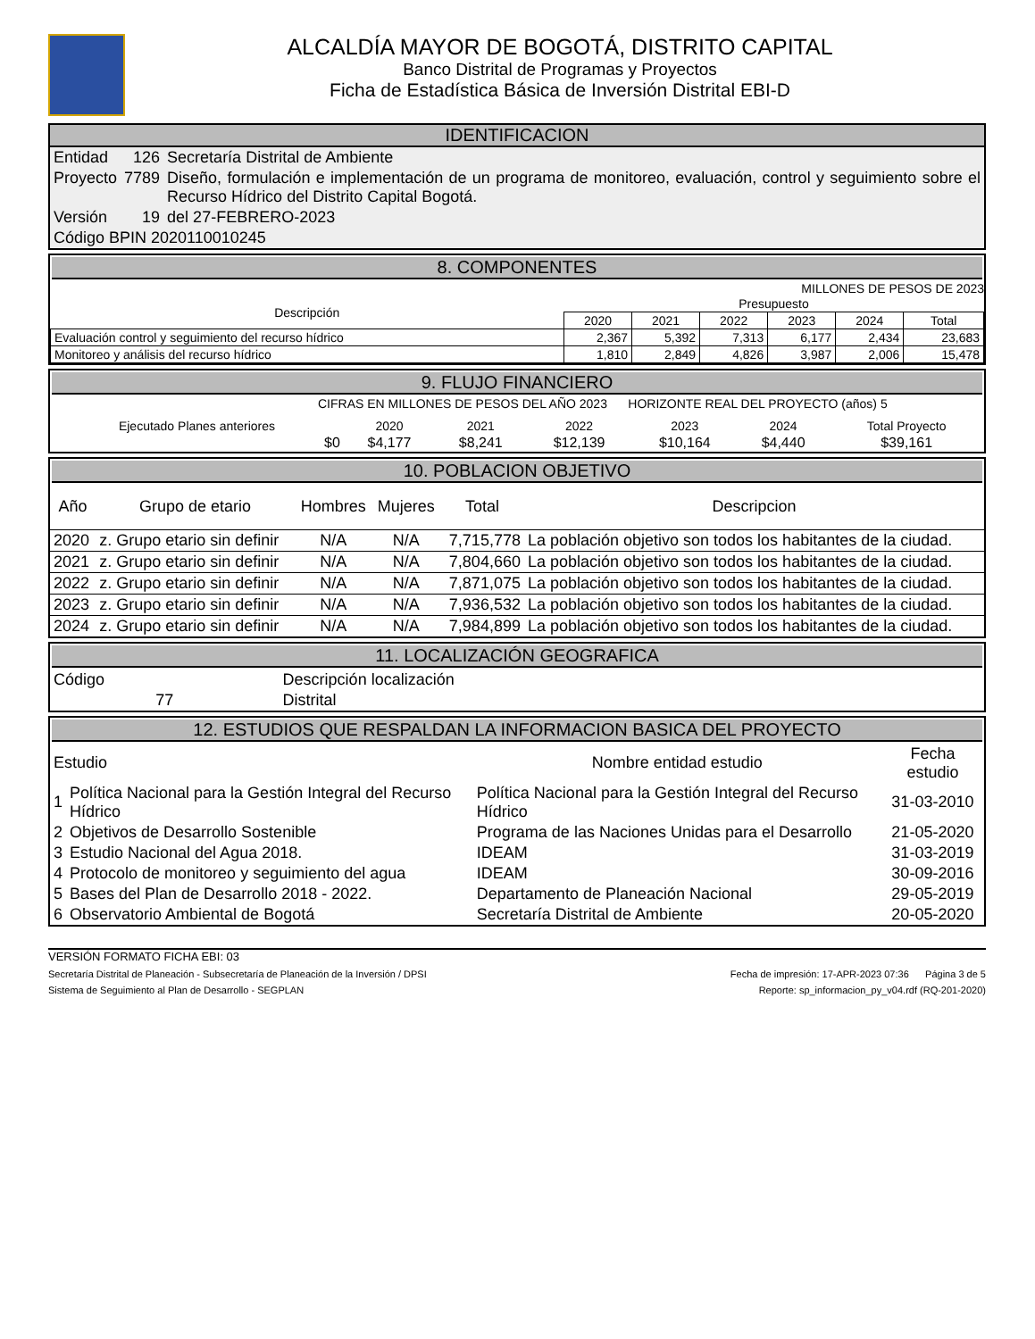ALCALDÍA MAYOR DE BOGOTÁ, DISTRITO CAPITAL
Banco Distrital de Programas y Proyectos
Ficha de Estadística Básica de Inversión Distrital EBI-D
IDENTIFICACION
| Entidad | 126 | Secretaría Distrital de Ambiente |
| Proyecto | 7789 | Diseño, formulación e implementación de un programa de monitoreo, evaluación, control y seguimiento sobre el Recurso Hídrico del Distrito Capital Bogotá. |
| Versión | 19 | del 27-FEBRERO-2023 |
| Código BPIN 2020110010245 | | |
8. COMPONENTES
MILLONES DE PESOS DE 2023
| Descripción | Presupuesto | | | | | |
| --- | --- | --- | --- | --- | --- | --- |
| | 2020 | 2021 | 2022 | 2023 | 2024 | Total |
| Evaluación control y seguimiento del recurso hídrico | 2,367 | 5,392 | 7,313 | 6,177 | 2,434 | 23,683 |
| Monitoreo y análisis del recurso hídrico | 1,810 | 2,849 | 4,826 | 3,987 | 2,006 | 15,478 |
9. FLUJO FINANCIERO
CIFRAS EN MILLONES DE PESOS DEL AÑO 2023 HORIZONTE REAL DEL PROYECTO (años) 5
| Ejecutado Planes anteriores | 2020 | 2021 | 2022 | 2023 | 2024 | Total Proyecto |
| $0 | $4,177 | $8,241 | $12,139 | $10,164 | $4,440 | $39,161 |
10. POBLACION OBJETIVO
| Año | Grupo de etario | Hombres | Mujeres | Total | Descripcion |
| --- | --- | --- | --- | --- | --- |
| 2020 | z. Grupo etario sin definir | N/A | N/A | 7,715,778 | La población objetivo son todos los habitantes de la ciudad. |
| 2021 | z. Grupo etario sin definir | N/A | N/A | 7,804,660 | La población objetivo son todos los habitantes de la ciudad. |
| 2022 | z. Grupo etario sin definir | N/A | N/A | 7,871,075 | La población objetivo son todos los habitantes de la ciudad. |
| 2023 | z. Grupo etario sin definir | N/A | N/A | 7,936,532 | La población objetivo son todos los habitantes de la ciudad. |
| 2024 | z. Grupo etario sin definir | N/A | N/A | 7,984,899 | La población objetivo son todos los habitantes de la ciudad. |
11. LOCALIZACIÓN GEOGRAFICA
| Código | Descripción localización |
| 77 | Distrital |
12. ESTUDIOS QUE RESPALDAN LA INFORMACION BASICA DEL PROYECTO
| Estudio | | Nombre entidad estudio | Fecha estudio |
| --- | --- | --- | --- |
| 1 | Política Nacional para la Gestión Integral del Recurso Hídrico | Política Nacional para la Gestión Integral del Recurso Hídrico | 31-03-2010 |
| 2 | Objetivos de Desarrollo Sostenible | Programa de las Naciones Unidas para el Desarrollo | 21-05-2020 |
| 3 | Estudio Nacional del Agua 2018. | IDEAM | 31-03-2019 |
| 4 | Protocolo de monitoreo y seguimiento del agua | IDEAM | 30-09-2016 |
| 5 | Bases del Plan de Desarrollo 2018 - 2022. | Departamento de Planeación Nacional | 29-05-2019 |
| 6 | Observatorio Ambiental de Bogotá | Secretaría Distrital de Ambiente | 20-05-2020 |
VERSIÓN FORMATO FICHA EBI: 03
Secretaría Distrital de Planeación - Subsecretaría de Planeación de la Inversión / DPSI Fecha de impresión: 17-APR-2023 07:36 Página 3 de 5
Sistema de Seguimiento al Plan de Desarrollo - SEGPLAN Reporte: sp_informacion_py_v04.rdf (RQ-201-2020)